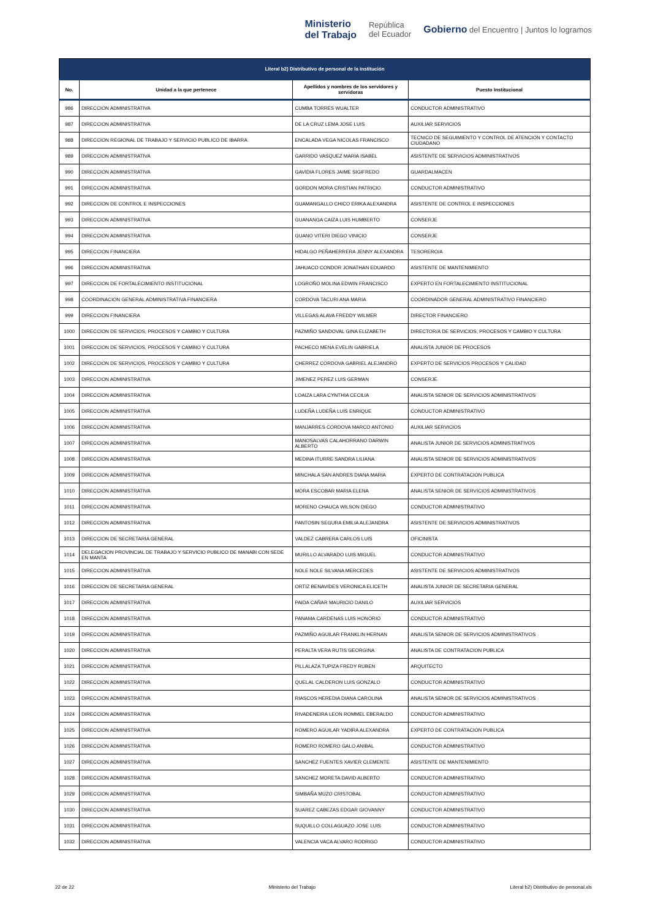Ministerio
del Trabajo República
del Ecuador Gobierno del Encuentro | Juntos lo logramos
| Literal b2) Distributivo de personal de la institución | | | |
| --- | --- | --- | --- |
| No. | Unidad a la que pertenece | Apellidos y nombres de los servidores y servidoras | Puesto Institucional |
| 986 | DIRECCION ADMINISTRATIVA | CUMBA TORRES WUALTER | CONDUCTOR ADMINISTRATIVO |
| 987 | DIRECCION ADMINISTRATIVA | DE LA CRUZ LEMA JOSE LUIS | AUXILIAR SERVICIOS |
| 988 | DIRECCION REGIONAL DE TRABAJO Y SERVICIO PUBLICO DE IBARRA | ENCALADA VEGA NICOLAS FRANCISCO | TECNICO DE SEGUIMIENTO Y CONTROL DE ATENCION Y CONTACTO CIUDADANO |
| 989 | DIRECCION ADMINISTRATIVA | GARRIDO VASQUEZ MARIA ISABEL | ASISTENTE DE SERVICIOS ADMINISTRATIVOS |
| 990 | DIRECCION ADMINISTRATIVA | GAVIDIA FLORES JAIME SIGIFREDO | GUARDALMACEN |
| 991 | DIRECCION ADMINISTRATIVA | GORDON MORA CRISTIAN PATRICIO | CONDUCTOR ADMINISTRATIVO |
| 992 | DIRECCION DE CONTROL E INSPECCIONES | GUAMANGALLO CHICO ERIKA ALEXANDRA | ASISTENTE DE CONTROL E INSPECCIONES |
| 993 | DIRECCION ADMINISTRATIVA | GUANANGA CAIZA LUIS HUMBERTO | CONSERJE |
| 994 | DIRECCION ADMINISTRATIVA | GUANO VITERI DIEGO VINICIO | CONSERJE |
| 995 | DIRECCION FINANCIERA | HIDALGO PEÑAHERRERA JENNY ALEXANDRA | TESORERO/A |
| 996 | DIRECCION ADMINISTRATIVA | JAHUACO CONDOR JONATHAN EDUARDO | ASISTENTE DE MANTENIMIENTO |
| 997 | DIRECCION DE FORTALECIMIENTO INSTITUCIONAL | LOGROÑO MOLINA EDWIN FRANCISCO | EXPERTO EN FORTALECIMIENTO INSTITUCIONAL |
| 998 | COORDINACION GENERAL ADMINISTRATIVA FINANCIERA | CORDOVA TACURI ANA MARIA | COORDINADOR GENERAL ADMINISTRATIVO FINANCIERO |
| 999 | DIRECCION FINANCIERA | VILLEGAS ALAVA FREDDY WILMER | DIRECTOR FINANCIERO |
| 1000 | DIRECCION DE SERVICIOS, PROCESOS Y CAMBIO Y CULTURA | PAZMIÑO SANDOVAL GINA ELIZABETH | DIRECTOR/A DE SERVICIOS, PROCESOS Y CAMBIO Y CULTURA |
| 1001 | DIRECCION DE SERVICIOS, PROCESOS Y CAMBIO Y CULTURA | PACHECO MENA EVELIN GABRIELA | ANALISTA JUNIOR DE PROCESOS |
| 1002 | DIRECCION DE SERVICIOS, PROCESOS Y CAMBIO Y CULTURA | CHERREZ CORDOVA GABRIEL ALEJANDRO | EXPERTO DE SERVICIOS PROCESOS Y CALIDAD |
| 1003 | DIRECCION ADMINISTRATIVA | JIMENEZ PEREZ LUIS GERMAN | CONSERJE |
| 1004 | DIRECCION ADMINISTRATIVA | LOAIZA LARA CYNTHIA CECILIA | ANALISTA SENIOR DE SERVICIOS ADMINISTRATIVOS |
| 1005 | DIRECCION ADMINISTRATIVA | LUDEÑA LUDEÑA LUIS ENRIQUE | CONDUCTOR ADMINISTRATIVO |
| 1006 | DIRECCION ADMINISTRATIVA | MANJARRES CORDOVA MARCO ANTONIO | AUXILIAR SERVICIOS |
| 1007 | DIRECCION ADMINISTRATIVA | MANOSALVAS CALAHORRANO DARWIN ALBERTO | ANALISTA JUNIOR DE SERVICIOS ADMINISTRATIVOS |
| 1008 | DIRECCION ADMINISTRATIVA | MEDINA ITURRE SANDRA LILIANA | ANALISTA SENIOR DE SERVICIOS ADMINISTRATIVOS |
| 1009 | DIRECCION ADMINISTRATIVA | MINCHALA SAN ANDRES DIANA MARIA | EXPERTO DE CONTRATACION PUBLICA |
| 1010 | DIRECCION ADMINISTRATIVA | MORA ESCOBAR MARIA ELENA | ANALISTA SENIOR DE SERVICIOS ADMINISTRATIVOS |
| 1011 | DIRECCION ADMINISTRATIVA | MORENO CHAUCA WILSON DIEGO | CONDUCTOR ADMINISTRATIVO |
| 1012 | DIRECCION ADMINISTRATIVA | PANTOSIN SEGURA EMILIA ALEJANDRA | ASISTENTE DE SERVICIOS ADMINISTRATIVOS |
| 1013 | DIRECCION DE SECRETARIA GENERAL | VALDEZ CABRERA CARLOS LUIS | OFICINISTA |
| 1014 | DELEGACION PROVINCIAL DE TRABAJO Y SERVICIO PUBLICO DE MANABI CON SEDE EN MANTA | MURILLO ALVARADO LUIS MIGUEL | CONDUCTOR ADMINISTRATIVO |
| 1015 | DIRECCION ADMINISTRATIVA | NOLE NOLE SILVANA MERCEDES | ASISTENTE DE SERVICIOS ADMINISTRATIVOS |
| 1016 | DIRECCION DE SECRETARIA GENERAL | ORTIZ BENAVIDES VERONICA ELICETH | ANALISTA JUNIOR DE SECRETARIA GENERAL |
| 1017 | DIRECCION ADMINISTRATIVA | PAIDA CAÑAR MAURICIO DANILO | AUXILIAR SERVICIOS |
| 1018 | DIRECCION ADMINISTRATIVA | PANAMA CARDENAS LUIS HONORIO | CONDUCTOR ADMINISTRATIVO |
| 1019 | DIRECCION ADMINISTRATIVA | PAZMIÑO AGUILAR FRANKLIN HERNAN | ANALISTA SENIOR DE SERVICIOS ADMINISTRATIVOS |
| 1020 | DIRECCION ADMINISTRATIVA | PERALTA VERA RUTIS GEORGINA | ANALISTA DE CONTRATACION PUBLICA |
| 1021 | DIRECCION ADMINISTRATIVA | PILLALAZA TUPIZA FREDY RUBEN | ARQUITECTO |
| 1022 | DIRECCION ADMINISTRATIVA | QUELAL CALDERON LUIS GONZALO | CONDUCTOR ADMINISTRATIVO |
| 1023 | DIRECCION ADMINISTRATIVA | RIASCOS HEREDIA DIANA CAROLINA | ANALISTA SENIOR DE SERVICIOS ADMINISTRATIVOS |
| 1024 | DIRECCION ADMINISTRATIVA | RIVADENEIRA LEON ROMMEL EBERALDO | CONDUCTOR ADMINISTRATIVO |
| 1025 | DIRECCION ADMINISTRATIVA | ROMERO AGUILAR YADIRA ALEXANDRA | EXPERTO DE CONTRATACION PUBLICA |
| 1026 | DIRECCION ADMINISTRATIVA | ROMERO ROMERO GALO ANIBAL | CONDUCTOR ADMINISTRATIVO |
| 1027 | DIRECCION ADMINISTRATIVA | SANCHEZ FUENTES XAVIER CLEMENTE | ASISTENTE DE MANTENIMIENTO |
| 1028 | DIRECCION ADMINISTRATIVA | SANCHEZ MORETA DAVID ALBERTO | CONDUCTOR ADMINISTRATIVO |
| 1029 | DIRECCION ADMINISTRATIVA | SIMBAÑA MUZO CRISTOBAL | CONDUCTOR ADMINISTRATIVO |
| 1030 | DIRECCION ADMINISTRATIVA | SUAREZ CABEZAS EDGAR GIOVANNY | CONDUCTOR ADMINISTRATIVO |
| 1031 | DIRECCION ADMINISTRATIVA | SUQUILLO COLLAGUAZO JOSE LUIS | CONDUCTOR ADMINISTRATIVO |
| 1032 | DIRECCION ADMINISTRATIVA | VALENCIA VACA ALVARO RODRIGO | CONDUCTOR ADMINISTRATIVO |
22 de 22 Ministerio del Trabajo Literal b2) Distributivo de personal.xls